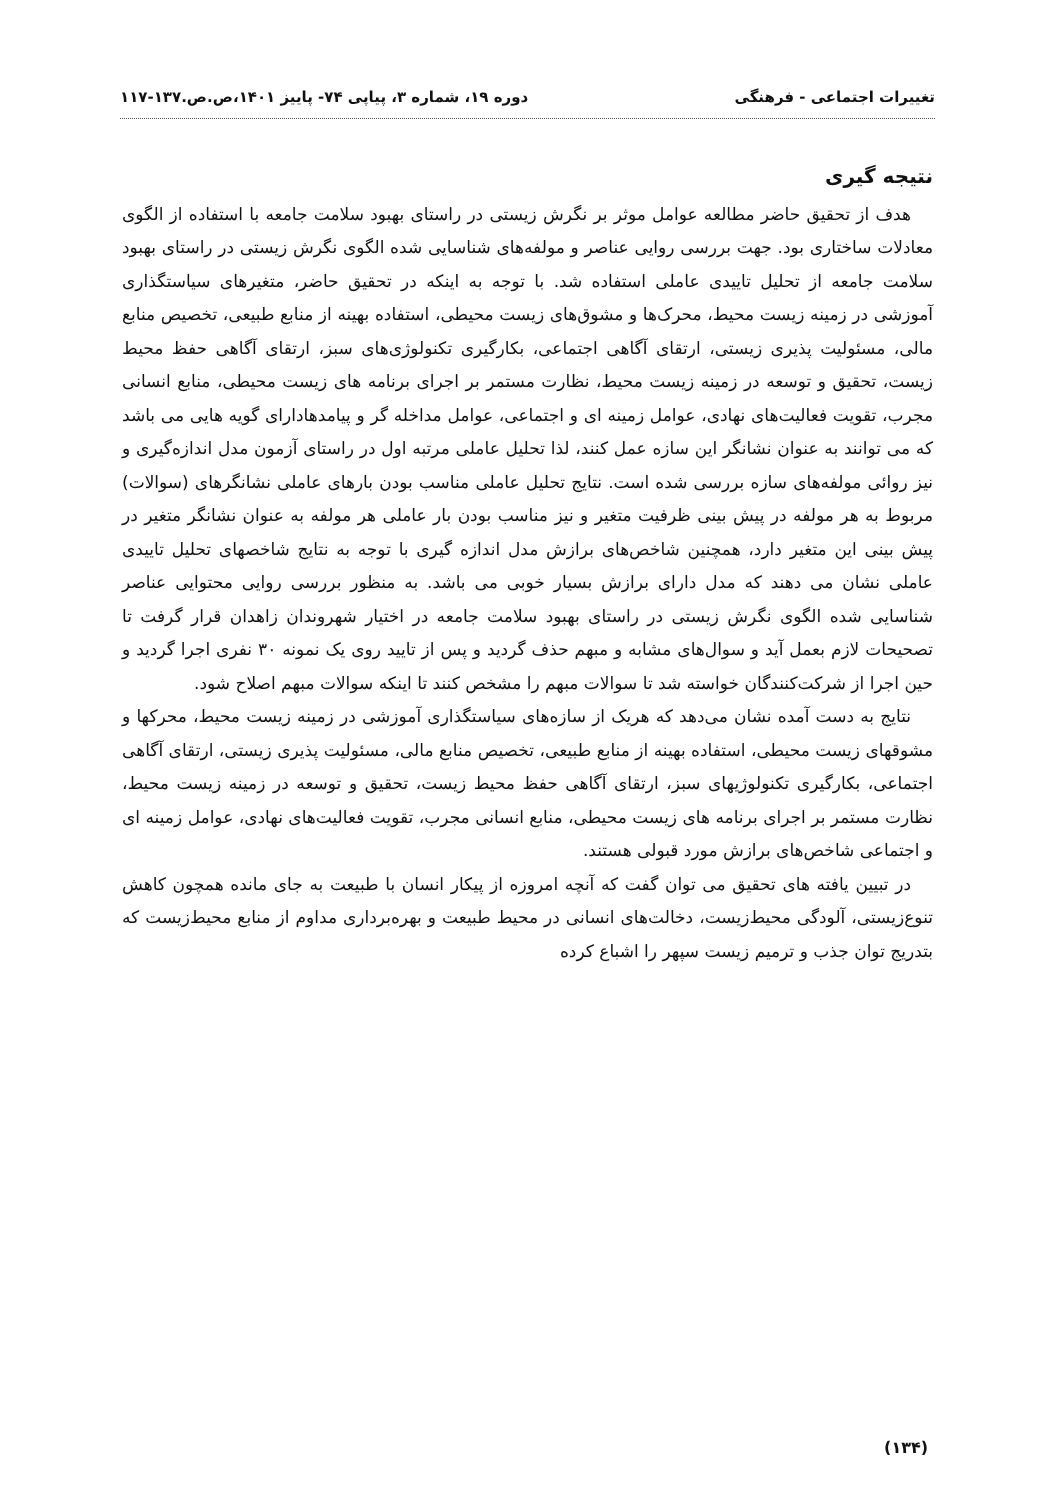تغییرات اجتماعی - فرهنگی دوره ۱۹، شماره ۳، پیاپی ۷۴- پاییز ۱۴۰۱،ص.ص.۱۳۷-۱۱۷
نتیجه گیری
هدف از تحقیق حاضر مطالعه عوامل موثر بر نگرش زیستی در راستای بهبود سلامت جامعه با استفاده از الگوی معادلات ساختاری بود. جهت بررسی روایی عناصر و مولفه‌های شناسایی شده الگوی نگرش زیستی در راستای بهبود سلامت جامعه از تحلیل تاییدی عاملی استفاده شد. با توجه به اینکه در تحقیق حاضر، متغیرهای سیاستگذاری آموزشی در زمینه زیست محیط، محرک‌ها و مشوق‌های زیست محیطی، استفاده بهینه از منابع طبیعی، تخصیص منابع مالی، مسئولیت پذیری زیستی، ارتقای آگاهی اجتماعی، بکارگیری تکنولوژی‌های سبز، ارتقای آگاهی حفظ محیط زیست، تحقیق و توسعه در زمینه زیست محیط، نظارت مستمر بر اجرای برنامه های زیست محیطی، منابع انسانی مجرب، تقویت فعالیت‌های نهادی، عوامل زمینه ای و اجتماعی، عوامل مداخله گر و پیامدهادارای گویه هایی می باشد که می توانند به عنوان نشانگر این سازه عمل کنند، لذا تحلیل عاملی مرتبه اول در راستای آزمون مدل اندازه‌گیری و نیز روائی مولفه‌های سازه بررسی شده است. نتایج تحلیل عاملی مناسب بودن بارهای عاملی نشانگرهای (سوالات) مربوط به هر مولفه در پیش بینی ظرفیت متغیر و نیز مناسب بودن بار عاملی هر مولفه به عنوان نشانگر متغیر در پیش بینی این متغیر دارد، همچنین شاخص‌های برازش مدل اندازه گیری با توجه به نتایج شاخصهای تحلیل تاییدی عاملی نشان می دهند که مدل دارای برازش بسیار خوبی می باشد. به منظور بررسی روایی محتوایی عناصر شناسایی شده الگوی نگرش زیستی در راستای بهبود سلامت جامعه در اختیار شهروندان زاهدان قرار گرفت تا تصحیحات لازم بعمل آید و سوال‌های مشابه و مبهم حذف گردید و پس از تایید روی یک نمونه ۳۰ نفری اجرا گردید و حین اجرا از شرکت‌کنندگان خواسته شد تا سوالات مبهم را مشخص کنند تا اینکه سوالات مبهم اصلاح شود.
نتایج به دست آمده نشان می‌دهد که هریک از سازه‌های سیاستگذاری آموزشی در زمینه زیست محیط، محرکها و مشوقهای زیست محیطی، استفاده بهینه از منابع طبیعی، تخصیص منابع مالی، مسئولیت پذیری زیستی، ارتقای آگاهی اجتماعی، بکارگیری تکنولوژیهای سبز، ارتقای آگاهی حفظ محیط زیست، تحقیق و توسعه در زمینه زیست محیط، نظارت مستمر بر اجرای برنامه های زیست محیطی، منابع انسانی مجرب، تقویت فعالیت‌های نهادی، عوامل زمینه ای و اجتماعی شاخص‌های برازش مورد قبولی هستند.
در تبیین یافته های تحقیق می توان گفت که آنچه امروزه از پیکار انسان با طبیعت به جای مانده همچون کاهش تنوع‌زیستی، آلودگی محیط‌زیست، دخالت‌های انسانی در محیط طبیعت و بهره‌برداری مداوم از منابع محیط‌زیست که بتدریج توان جذب و ترمیم زیست سپهر را اشباع کرده
(۱۳۴)